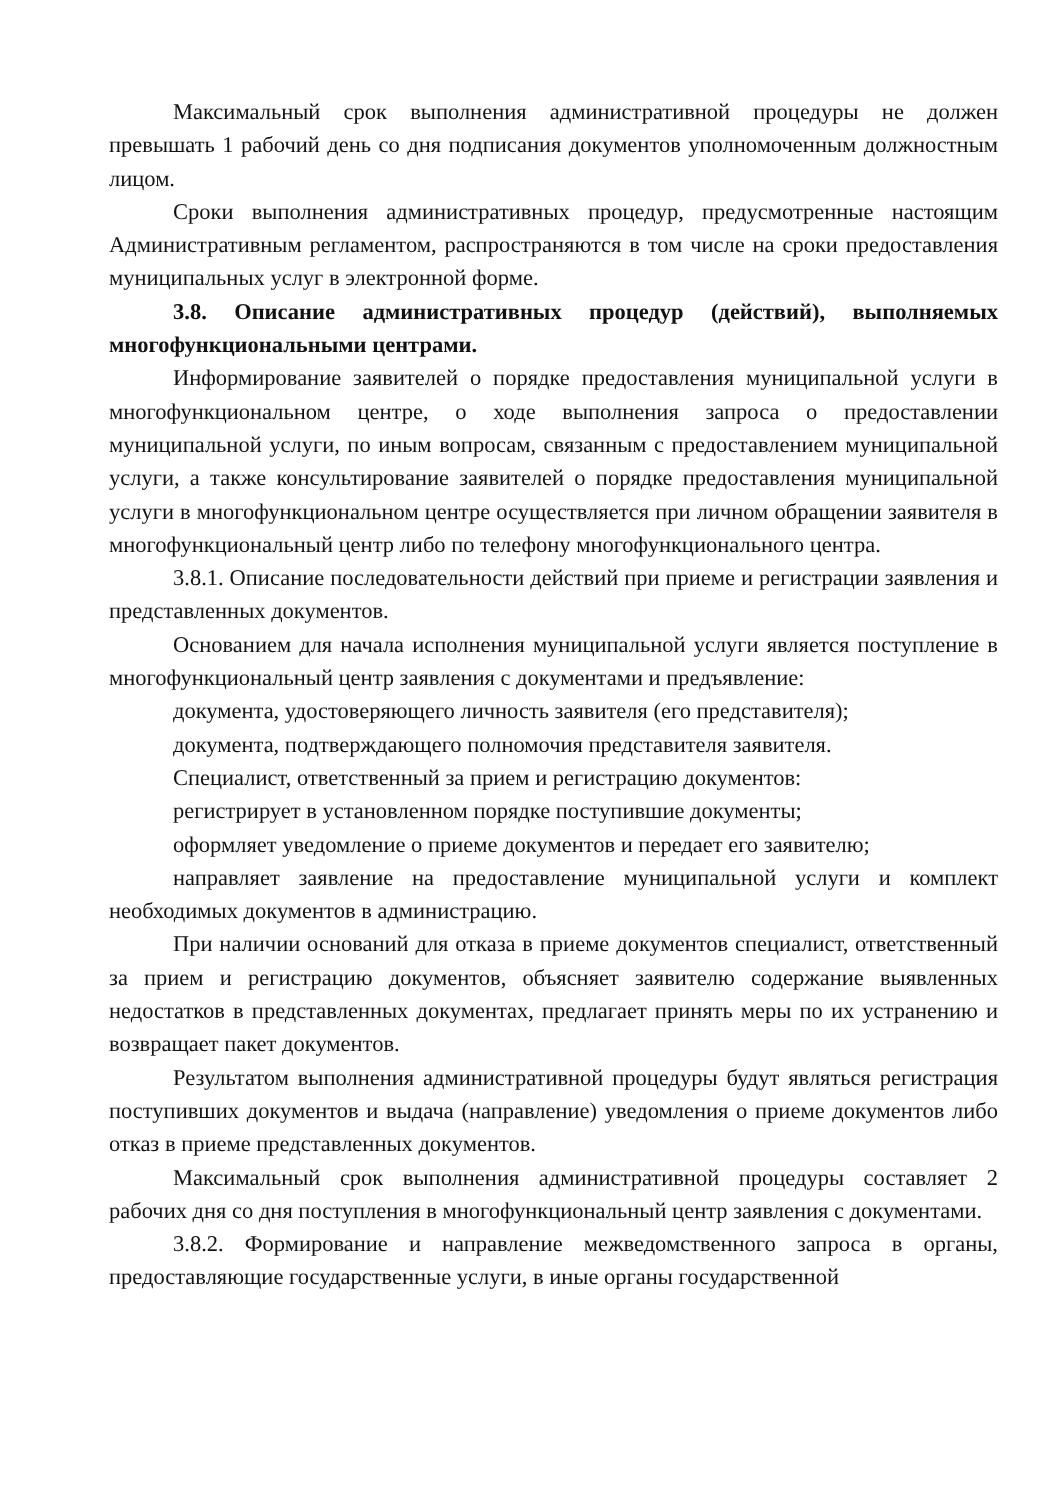Максимальный срок выполнения административной процедуры не должен превышать 1 рабочий день со дня подписания документов уполномоченным должностным лицом.
Сроки выполнения административных процедур, предусмотренные настоящим Административным регламентом, распространяются в том числе на сроки предоставления муниципальных услуг в электронной форме.
3.8. Описание административных процедур (действий), выполняемых многофункциональными центрами.
Информирование заявителей о порядке предоставления муниципальной услуги в многофункциональном центре, о ходе выполнения запроса о предоставлении муниципальной услуги, по иным вопросам, связанным с предоставлением муниципальной услуги, а также консультирование заявителей о порядке предоставления муниципальной услуги в многофункциональном центре осуществляется при личном обращении заявителя в многофункциональный центр либо по телефону многофункционального центра.
3.8.1. Описание последовательности действий при приеме и регистрации заявления и представленных документов.
Основанием для начала исполнения муниципальной услуги является поступление в многофункциональный центр заявления с документами и предъявление:
документа, удостоверяющего личность заявителя (его представителя);
документа, подтверждающего полномочия представителя заявителя.
Специалист, ответственный за прием и регистрацию документов:
регистрирует в установленном порядке поступившие документы;
оформляет уведомление о приеме документов и передает его заявителю;
направляет заявление на предоставление муниципальной услуги и комплект необходимых документов в администрацию.
При наличии оснований для отказа в приеме документов специалист, ответственный за прием и регистрацию документов, объясняет заявителю содержание выявленных недостатков в представленных документах, предлагает принять меры по их устранению и возвращает пакет документов.
Результатом выполнения административной процедуры будут являться регистрация поступивших документов и выдача (направление) уведомления о приеме документов либо отказ в приеме представленных документов.
Максимальный срок выполнения административной процедуры составляет 2 рабочих дня со дня поступления в многофункциональный центр заявления с документами.
3.8.2. Формирование и направление межведомственного запроса в органы, предоставляющие государственные услуги, в иные органы государственной